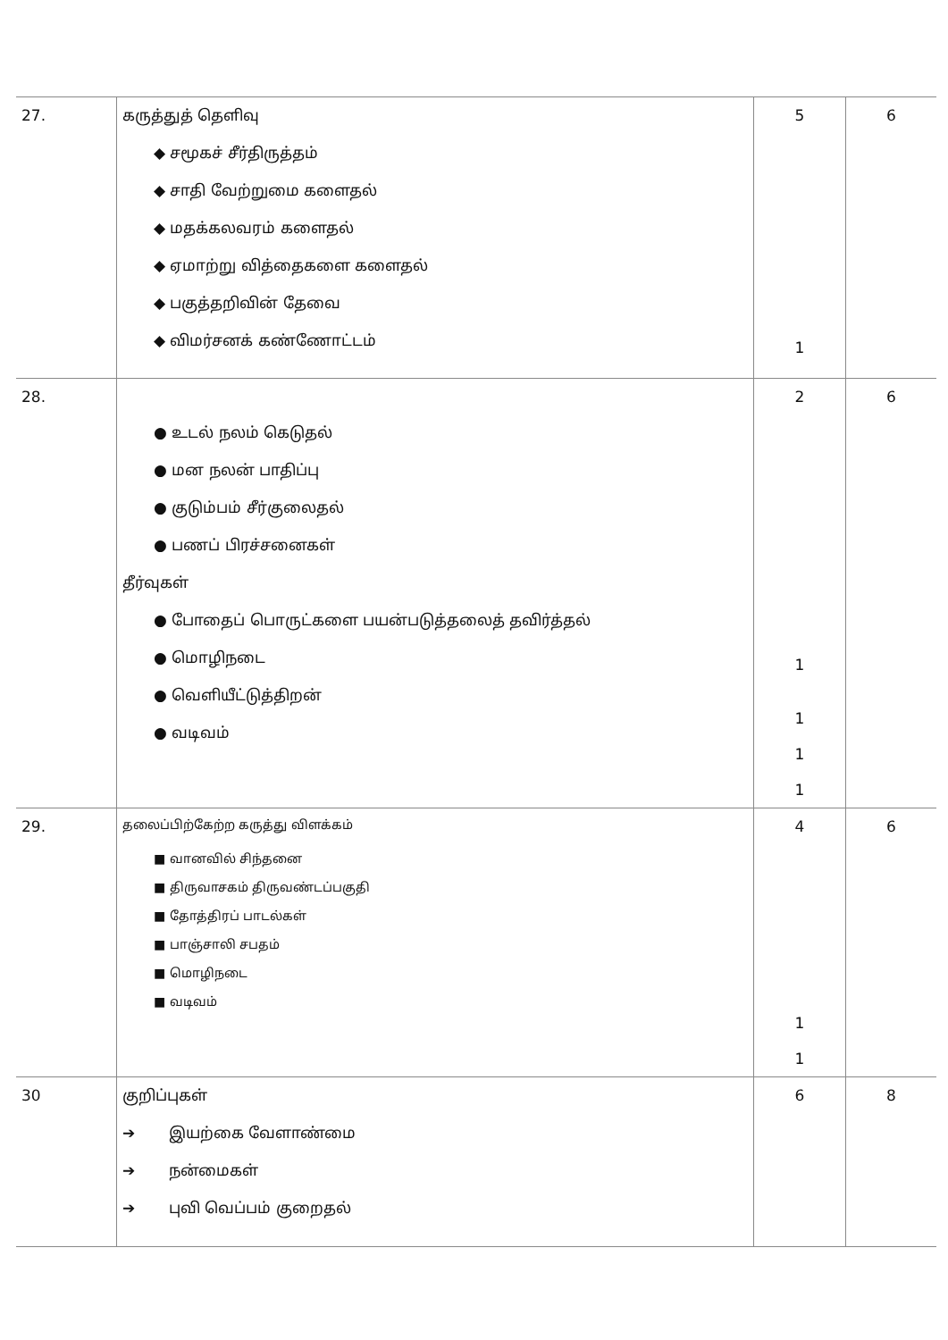| 27. | கருத்துத் தெளிவு ◆ சமூகச் சீர்திருத்தம் ◆ சாதி வேற்றுமை களைதல் ◆ மதக்கலவரம் களைதல் ◆ ஏமாற்று வித்தைகளை களைதல் ◆ பகுத்தறிவின் தேவை ◆ விமர்சனக் கண்ணோட்டம் | 5 1 | 6 |
| 28. | ● உடல் நலம் கெடுதல் ● மன நலன் பாதிப்பு ● குடும்பம் சீர்குலைதல் ● பணப் பிரச்சனைகள் தீர்வுகள் ● போதைப் பொருட்களை பயன்படுத்தலைத் தவிர்த்தல் ● மொழிநடை ● வெளியீட்டுத்திறன் ● வடிவம் | 2 1 1 1 1 | 6 |
| 29. | தலைப்பிற்கேற்ற கருத்து விளக்கம் ■ வானவில் சிந்தனை ■ திருவாசகம் திருவண்டப்பகுதி ■ தோத்திரப் பாடல்கள் ■ பாஞ்சாலி சபதம் ■ மொழிநடை ■ வடிவம் | 4 1 1 | 6 |
| 30 | குறிப்புகள் ➔ இயற்கை வேளாண்மை ➔ நன்மைகள் ➔ புவி வெப்பம் குறைதல் | 6 | 8 |